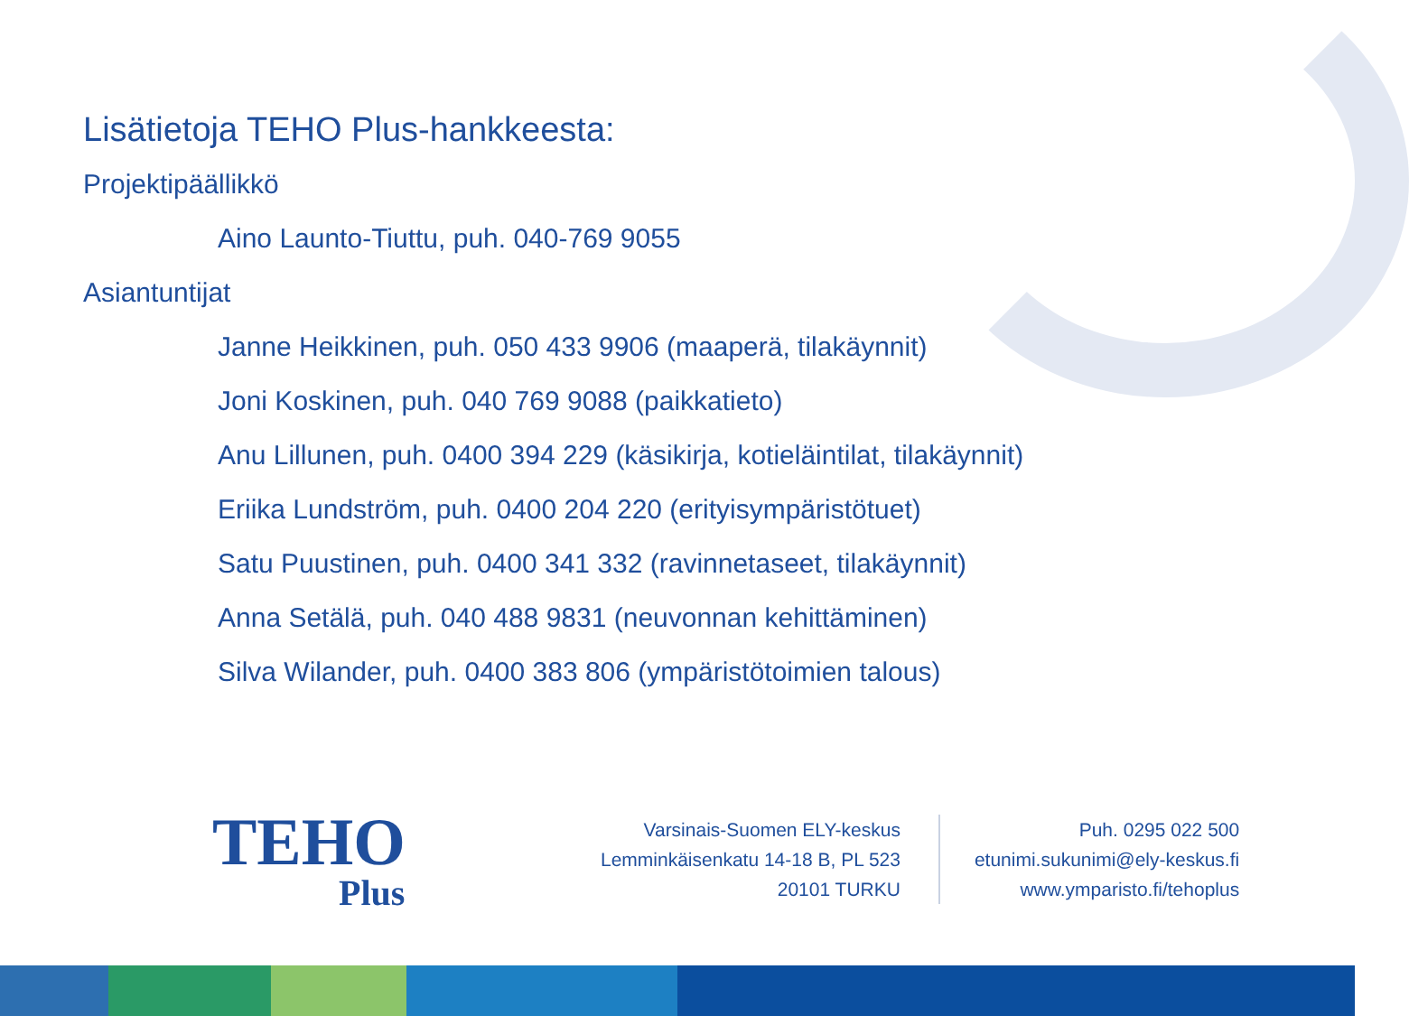Lisätietoja TEHO Plus-hankkeesta:
Projektipäällikkö
Aino Launto-Tiuttu, puh. 040-769 9055
Asiantuntijat
Janne Heikkinen, puh. 050 433 9906 (maaperä, tilakäynnit)
Joni Koskinen, puh. 040 769 9088 (paikkatieto)
Anu Lillunen, puh. 0400 394 229 (käsikirja, kotieläintilat, tilakäynnit)
Eriika Lundström, puh. 0400 204 220 (erityisympäristötuet)
Satu Puustinen, puh. 0400 341 332 (ravinnetaseet, tilakäynnit)
Anna Setälä, puh. 040 488 9831 (neuvonnan kehittäminen)
Silva Wilander, puh. 0400 383 806 (ympäristötoimien talous)
TEHO
Plus
Varsinais-Suomen ELY-keskus
Lemminkäisenkatu 14-18 B, PL 523
20101 TURKU
Puh. 0295 022 500
etunimi.sukunimi@ely-keskus.fi
www.ymparisto.fi/tehoplus